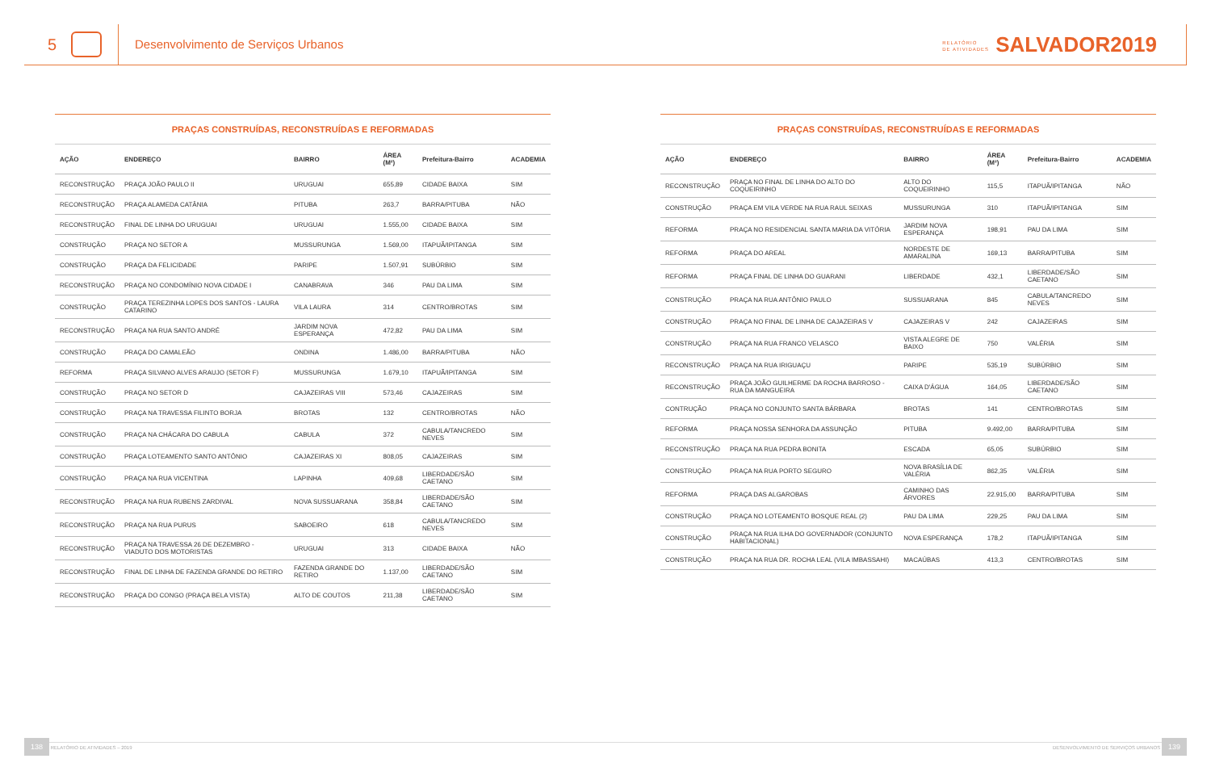5 Desenvolvimento de Serviços Urbanos RELATÓRIO
DE ATIVIDADES SALVADOR2019
PRAÇAS CONSTRUÍDAS, RECONSTRUÍDAS E REFORMADAS
| AÇÃO | ENDEREÇO | BAIRRO | ÁREA (M²) | Prefeitura-Bairro | ACADEMIA |
| --- | --- | --- | --- | --- | --- |
| RECONSTRUÇÃO | PRAÇA JOÃO PAULO II | URUGUAI | 655,89 | CIDADE BAIXA | SIM |
| RECONSTRUÇÃO | PRAÇA ALAMEDA CATÂNIA | PITUBA | 263,7 | BARRA/PITUBA | NÃO |
| RECONSTRUÇÃO | FINAL DE LINHA DO URUGUAI | URUGUAI | 1.555,00 | CIDADE BAIXA | SIM |
| CONSTRUÇÃO | PRAÇA NO SETOR A | MUSSURUNGA | 1.569,00 | ITAPUÃ/IPITANGA | SIM |
| CONSTRUÇÃO | PRAÇA DA FELICIDADE | PARIPE | 1.507,91 | SUBÚRBIO | SIM |
| RECONSTRUÇÃO | PRAÇA NO CONDOMÍNIO NOVA CIDADE I | CANABRAVA | 346 | PAU DA LIMA | SIM |
| CONSTRUÇÃO | PRAÇA TEREZINHA LOPES DOS SANTOS - LAURA CATARINO | VILA LAURA | 314 | CENTRO/BROTAS | SIM |
| RECONSTRUÇÃO | PRAÇA NA RUA SANTO ANDRÉ | JARDIM NOVA ESPERANÇA | 472,82 | PAU DA LIMA | SIM |
| CONSTRUÇÃO | PRAÇA DO CAMALEÃO | ONDINA | 1.486,00 | BARRA/PITUBA | NÃO |
| REFORMA | PRAÇA SILVANO ALVES ARAUJO (SETOR F) | MUSSURUNGA | 1.679,10 | ITAPUÃ/IPITANGA | SIM |
| CONSTRUÇÃO | PRAÇA NO SETOR D | CAJAZEIRAS VIII | 573,46 | CAJAZEIRAS | SIM |
| CONSTRUÇÃO | PRAÇA NA TRAVESSA FILINTO BORJA | BROTAS | 132 | CENTRO/BROTAS | NÃO |
| CONSTRUÇÃO | PRAÇA NA CHÁCARA DO CABULA | CABULA | 372 | CABULA/TANCREDO NEVES | SIM |
| CONSTRUÇÃO | PRAÇA LOTEAMENTO SANTO ANTÔNIO | CAJAZEIRAS XI | 808,05 | CAJAZEIRAS | SIM |
| CONSTRUÇÃO | PRAÇA NA RUA VICENTINA | LAPINHA | 409,68 | LIBERDADE/SÃO CAETANO | SIM |
| RECONSTRUÇÃO | PRAÇA NA RUA RUBENS ZARDIVAL | NOVA SUSSUARANA | 358,84 | LIBERDADE/SÃO CAETANO | SIM |
| RECONSTRUÇÃO | PRAÇA NA RUA PURUS | SABOEIRO | 618 | CABULA/TANCREDO NEVES | SIM |
| RECONSTRUÇÃO | PRAÇA NA TRAVESSA 26 DE DEZEMBRO - VIADUTO DOS MOTORISTAS | URUGUAI | 313 | CIDADE BAIXA | NÃO |
| RECONSTRUÇÃO | FINAL DE LINHA DE FAZENDA GRANDE DO RETIRO | FAZENDA GRANDE DO RETIRO | 1.137,00 | LIBERDADE/SÃO CAETANO | SIM |
| RECONSTRUÇÃO | PRAÇA DO CONGO (PRAÇA BELA VISTA) | ALTO DE COUTOS | 211,38 | LIBERDADE/SÃO CAETANO | SIM |
PRAÇAS CONSTRUÍDAS, RECONSTRUÍDAS E REFORMADAS
| AÇÃO | ENDEREÇO | BAIRRO | ÁREA (M²) | Prefeitura-Bairro | ACADEMIA |
| --- | --- | --- | --- | --- | --- |
| RECONSTRUÇÃO | PRAÇA NO FINAL DE LINHA DO ALTO DO COQUEIRINHO | ALTO DO COQUEIRINHO | 115,5 | ITAPUÃ/IPITANGA | NÃO |
| CONSTRUÇÃO | PRAÇA EM VILA VERDE NA RUA RAUL SEIXAS | MUSSURUNGA | 310 | ITAPUÃ/IPITANGA | SIM |
| REFORMA | PRAÇA NO RESIDENCIAL SANTA MARIA DA VITÓRIA | JARDIM NOVA ESPERANÇA | 198,91 | PAU DA LIMA | SIM |
| REFORMA | PRAÇA DO AREAL | NORDESTE DE AMARALINA | 169,13 | BARRA/PITUBA | SIM |
| REFORMA | PRAÇA FINAL DE LINHA DO GUARANI | LIBERDADE | 432,1 | LIBERDADE/SÃO CAETANO | SIM |
| CONSTRUÇÃO | PRAÇA NA RUA ANTÔNIO PAULO | SUSSUARANA | 845 | CABULA/TANCREDO NEVES | SIM |
| CONSTRUÇÃO | PRAÇA NO FINAL DE LINHA DE CAJAZEIRAS V | CAJAZEIRAS V | 242 | CAJAZEIRAS | SIM |
| CONSTRUÇÃO | PRAÇA NA RUA FRANCO VELASCO | VISTA ALEGRE DE BAIXO | 750 | VALÉRIA | SIM |
| RECONSTRUÇÃO | PRAÇA NA RUA IRIGUAÇU | PARIPE | 535,19 | SUBÚRBIO | SIM |
| RECONSTRUÇÃO | PRAÇA JOÃO GUILHERME DA ROCHA BARROSO - RUA DA MANGUEIRA | CAIXA D'ÁGUA | 164,05 | LIBERDADE/SÃO CAETANO | SIM |
| CONTRUÇÃO | PRAÇA NO CONJUNTO SANTA BÁRBARA | BROTAS | 141 | CENTRO/BROTAS | SIM |
| REFORMA | PRAÇA NOSSA SENHORA DA ASSUNÇÃO | PITUBA | 9.492,00 | BARRA/PITUBA | SIM |
| RECONSTRUÇÃO | PRAÇA NA RUA PEDRA BONITA | ESCADA | 65,05 | SUBÚRBIO | SIM |
| CONSTRUÇÃO | PRAÇA NA RUA PORTO SEGURO | NOVA BRASÍLIA DE VALÉRIA | 862,35 | VALÉRIA | SIM |
| REFORMA | PRAÇA DAS ALGAROBAS | CAMINHO DAS ÁRVORES | 22.915,00 | BARRA/PITUBA | SIM |
| CONSTRUÇÃO | PRAÇA NO LOTEAMENTO BOSQUE REAL (2) | PAU DA LIMA | 229,25 | PAU DA LIMA | SIM |
| CONSTRUÇÃO | PRAÇA NA RUA ILHA DO GOVERNADOR (CONJUNTO HABITACIONAL) | NOVA ESPERANÇA | 178,2 | ITAPUÃ/IPITANGA | SIM |
| CONSTRUÇÃO | PRAÇA NA RUA DR. ROCHA LEAL (VILA IMBASSAHI) | MACAÚBAS | 413,3 | CENTRO/BROTAS | SIM |
138 RELATÓRIO DE ATIVIDADES – 2019 DESENVOLVIMENTO DE SERVIÇOS URBANOS 139